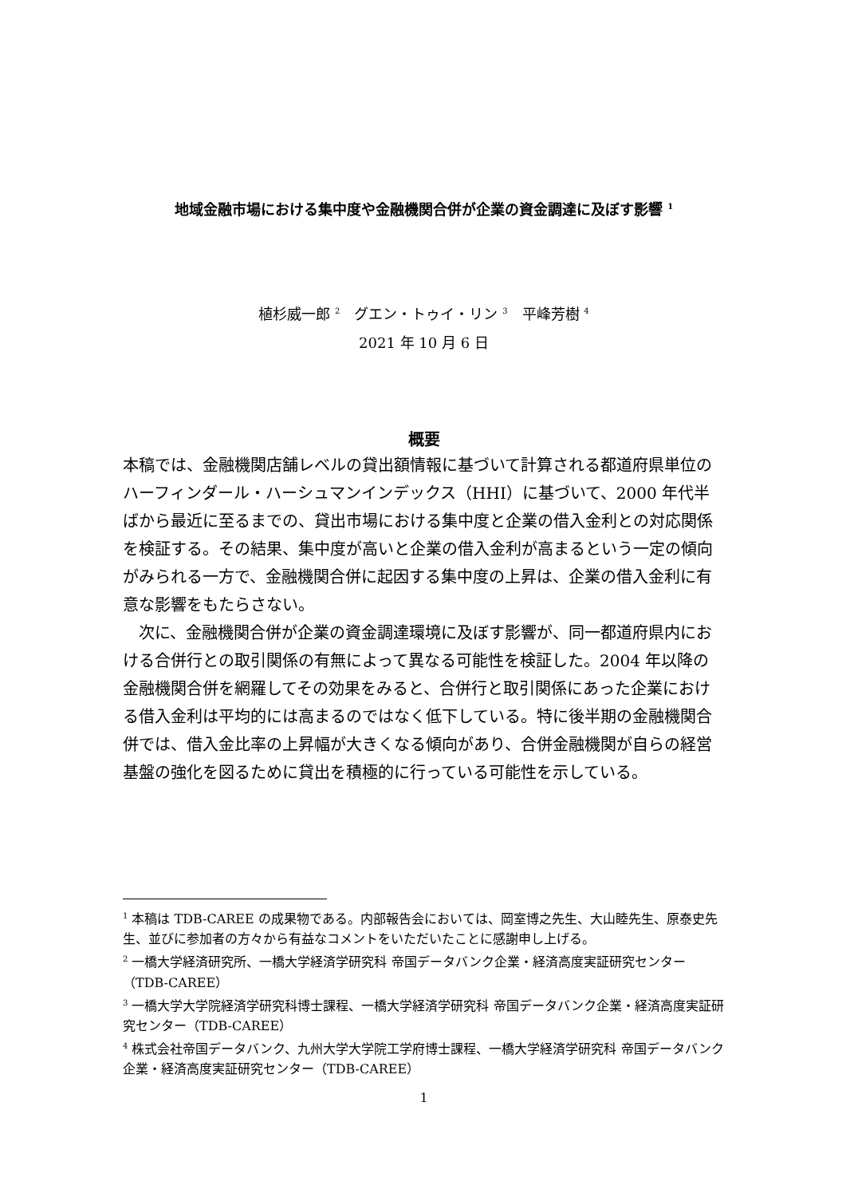地域金融市場における集中度や金融機関合併が企業の資金調達に及ぼす影響 <sup>1</sup>
植杉威一郎 <sup>2</sup>　グエン・トゥイ・リン <sup>3</sup>　平峰芳樹 <sup>4</sup>
2021 年 10 月 6 日
概要
本稿では、金融機関店舗レベルの貸出額情報に基づいて計算される都道府県単位のハーフィンダール・ハーシュマンインデックス（HHI）に基づいて、2000 年代半ばから最近に至るまでの、貸出市場における集中度と企業の借入金利との対応関係を検証する。その結果、集中度が高いと企業の借入金利が高まるという一定の傾向がみられる一方で、金融機関合併に起因する集中度の上昇は、企業の借入金利に有意な影響をもたらさない。
　次に、金融機関合併が企業の資金調達環境に及ぼす影響が、同一都道府県内における合併行との取引関係の有無によって異なる可能性を検証した。2004 年以降の金融機関合併を網羅してその効果をみると、合併行と取引関係にあった企業における借入金利は平均的には高まるのではなく低下している。特に後半期の金融機関合併では、借入金比率の上昇幅が大きくなる傾向があり、合併金融機関が自らの経営基盤の強化を図るために貸出を積極的に行っている可能性を示している。
<sup>1</sup> 本稿は TDB-CAREE の成果物である。内部報告会においては、岡室博之先生、大山睦先生、原泰史先生、並びに参加者の方々から有益なコメントをいただいたことに感謝申し上げる。
<sup>2</sup> 一橋大学経済研究所、一橋大学経済学研究科 帝国データバンク企業・経済高度実証研究センター（TDB-CAREE）
<sup>3</sup> 一橋大学大学院経済学研究科博士課程、一橋大学経済学研究科 帝国データバンク企業・経済高度実証研究センター（TDB-CAREE）
<sup>4</sup> 株式会社帝国データバンク、九州大学大学院工学府博士課程、一橋大学経済学研究科 帝国データバンク企業・経済高度実証研究センター（TDB-CAREE）
1